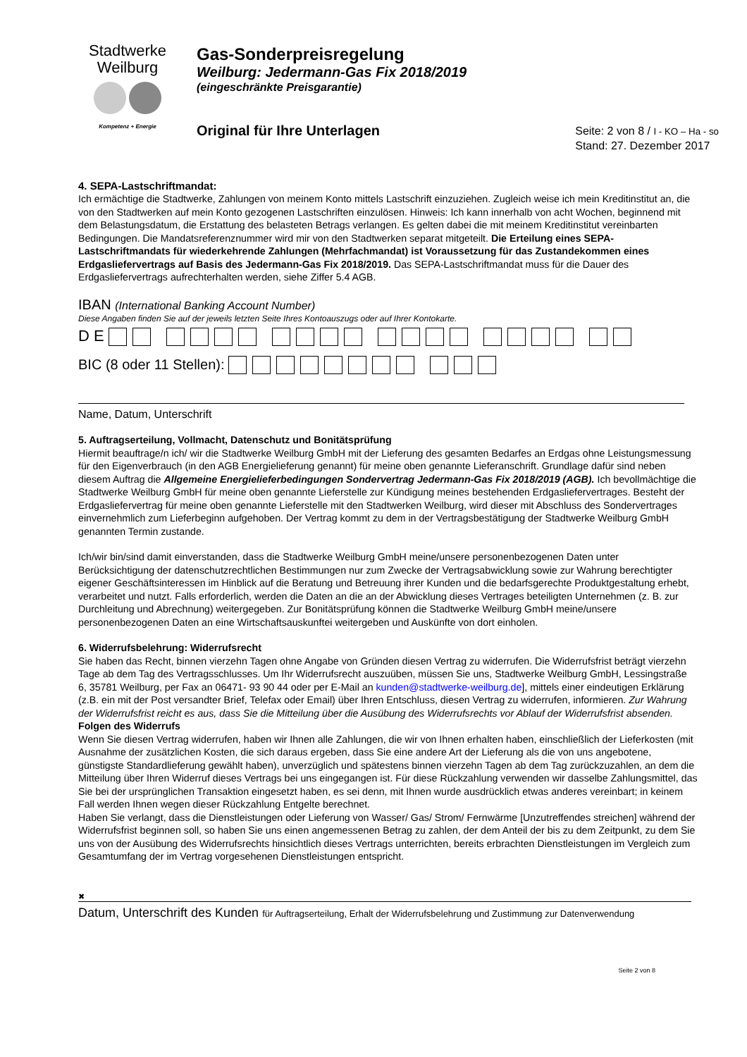Stadtwerke
Weilburg
Kompetenz + Energie
Gas-Sonderpreisregelung
Weilburg: Jedermann-Gas Fix 2018/2019
(eingeschränkte Preisgarantie)
Original für Ihre Unterlagen
Seite: 2 von 8 / I - KO – Ha - so
Stand: 27. Dezember 2017
4. SEPA-Lastschriftmandat:
Ich ermächtige die Stadtwerke, Zahlungen von meinem Konto mittels Lastschrift einzuziehen. Zugleich weise ich mein Kreditinstitut an, die von den Stadtwerken auf mein Konto gezogenen Lastschriften einzulösen. Hinweis: Ich kann innerhalb von acht Wochen, beginnend mit dem Belastungsdatum, die Erstattung des belasteten Betrags verlangen. Es gelten dabei die mit meinem Kreditinstitut vereinbarten Bedingungen. Die Mandatsreferenznummer wird mir von den Stadtwerken separat mitgeteilt. Die Erteilung eines SEPA-Lastschriftmandats für wiederkehrende Zahlungen (Mehrfachmandat) ist Voraussetzung für das Zustandekommen eines Erdgasliefervertrags auf Basis des Jedermann-Gas Fix 2018/2019. Das SEPA-Lastschriftmandat muss für die Dauer des Erdgasliefervertrags aufrechterhalten werden, siehe Ziffer 5.4 AGB.
IBAN (International Banking Account Number)
Diese Angaben finden Sie auf der jeweils letzten Seite Ihres Kontoauszugs oder auf Ihrer Kontokarte.
D E
BIC (8 oder 11 Stellen):
Name, Datum, Unterschrift
5. Auftragserteilung, Vollmacht, Datenschutz und Bonitätsprüfung
Hiermit beauftrage/n ich/ wir die Stadtwerke Weilburg GmbH mit der Lieferung des gesamten Bedarfes an Erdgas ohne Leistungsmessung für den Eigenverbrauch (in den AGB Energielieferung genannt) für meine oben genannte Lieferanschrift. Grundlage dafür sind neben diesem Auftrag die Allgemeine Energielieferbedingungen Sondervertrag Jedermann-Gas Fix 2018/2019 (AGB). Ich bevollmächtige die Stadtwerke Weilburg GmbH für meine oben genannte Lieferstelle zur Kündigung meines bestehenden Erdgasliefervertrages. Besteht der Erdgasliefervertrag für meine oben genannte Lieferstelle mit den Stadtwerken Weilburg, wird dieser mit Abschluss des Sondervertrages einvernehmlich zum Lieferbeginn aufgehoben. Der Vertrag kommt zu dem in der Vertragsbestätigung der Stadtwerke Weilburg GmbH genannten Termin zustande.
Ich/wir bin/sind damit einverstanden, dass die Stadtwerke Weilburg GmbH meine/unsere personenbezogenen Daten unter Berücksichtigung der datenschutzrechtlichen Bestimmungen nur zum Zwecke der Vertragsabwicklung sowie zur Wahrung berechtigter eigener Geschäftsinteressen im Hinblick auf die Beratung und Betreuung ihrer Kunden und die bedarfsgerechte Produktgestaltung erhebt, verarbeitet und nutzt. Falls erforderlich, werden die Daten an die an der Abwicklung dieses Vertrages beteiligten Unternehmen (z. B. zur Durchleitung und Abrechnung) weitergegeben. Zur Bonitätsprüfung können die Stadtwerke Weilburg GmbH meine/unsere personenbezogenen Daten an eine Wirtschaftsauskunftei weitergeben und Auskünfte von dort einholen.
6. Widerrufsbelehrung: Widerrufsrecht
Sie haben das Recht, binnen vierzehn Tagen ohne Angabe von Gründen diesen Vertrag zu widerrufen. Die Widerrufsfrist beträgt vierzehn Tage ab dem Tag des Vertragsschlusses. Um Ihr Widerrufsrecht auszuüben, müssen Sie uns, Stadtwerke Weilburg GmbH, Lessingstraße 6, 35781 Weilburg, per Fax an 06471- 93 90 44 oder per E-Mail an kunden@stadtwerke-weilburg.de], mittels einer eindeutigen Erklärung (z.B. ein mit der Post versandter Brief, Telefax oder Email) über Ihren Entschluss, diesen Vertrag zu widerrufen, informieren. Zur Wahrung der Widerrufsfrist reicht es aus, dass Sie die Mitteilung über die Ausübung des Widerrufsrechts vor Ablauf der Widerrufsfrist absenden.
Folgen des Widerrufs
Wenn Sie diesen Vertrag widerrufen, haben wir Ihnen alle Zahlungen, die wir von Ihnen erhalten haben, einschließlich der Lieferkosten (mit Ausnahme der zusätzlichen Kosten, die sich daraus ergeben, dass Sie eine andere Art der Lieferung als die von uns angebotene, günstigste Standardlieferung gewählt haben), unverzüglich und spätestens binnen vierzehn Tagen ab dem Tag zurückzuzahlen, an dem die Mitteilung über Ihren Widerruf dieses Vertrags bei uns eingegangen ist. Für diese Rückzahlung verwenden wir dasselbe Zahlungsmittel, das Sie bei der ursprünglichen Transaktion eingesetzt haben, es sei denn, mit Ihnen wurde ausdrücklich etwas anderes vereinbart; in keinem Fall werden Ihnen wegen dieser Rückzahlung Entgelte berechnet.
Haben Sie verlangt, dass die Dienstleistungen oder Lieferung von Wasser/ Gas/ Strom/ Fernwärme [Unzutreffendes streichen] während der Widerrufsfrist beginnen soll, so haben Sie uns einen angemessenen Betrag zu zahlen, der dem Anteil der bis zu dem Zeitpunkt, zu dem Sie uns von der Ausübung des Widerrufsrechts hinsichtlich dieses Vertrags unterrichten, bereits erbrachten Dienstleistungen im Vergleich zum Gesamtumfang der im Vertrag vorgesehenen Dienstleistungen entspricht.
✖
Datum, Unterschrift des Kunden für Auftragserteilung, Erhalt der Widerrufsbelehrung und Zustimmung zur Datenverwendung
Seite 2 von 8